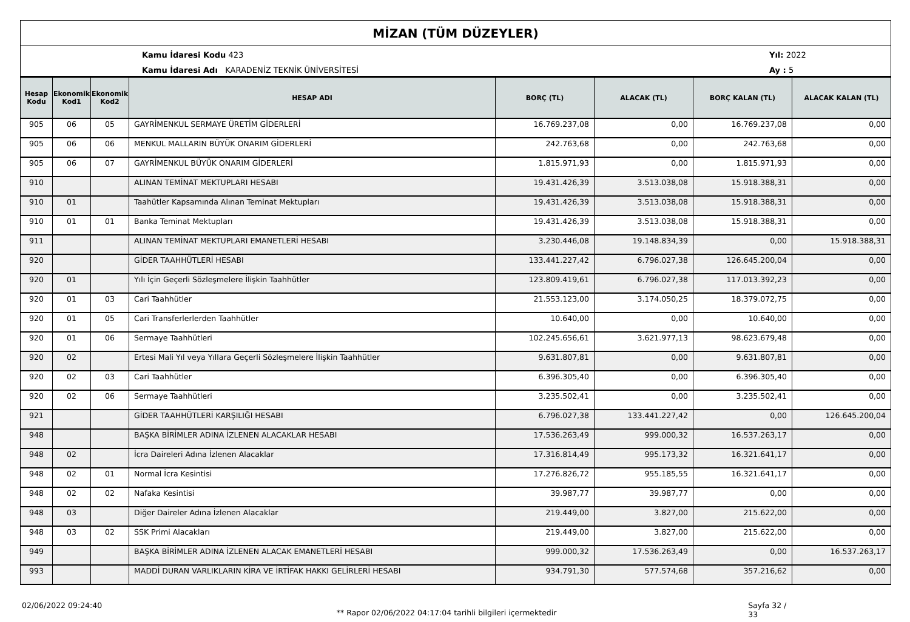MİZAN (TÜM DÜZEYLER)
Kamu İdaresi Kodu 423
Kamu İdaresi Adı KARADENİZ TEKNİK ÜNİVERSİTESİ
Yıl: 2022
Ay : 5
| Hesap Kodu | Ekonomik Kod1 | Ekonomik Kod2 | HESAP ADI | BORÇ (TL) | ALACAK (TL) | BORÇ KALAN (TL) | ALACAK KALAN (TL) |
| --- | --- | --- | --- | --- | --- | --- | --- |
| 905 | 06 | 05 | GAYRİMENKUL SERMAYE ÜRETİM GİDERLERİ | 16.769.237,08 | 0,00 | 16.769.237,08 | 0,00 |
| 905 | 06 | 06 | MENKUL MALLARIN BÜYÜK ONARIM GİDERLERİ | 242.763,68 | 0,00 | 242.763,68 | 0,00 |
| 905 | 06 | 07 | GAYRİMENKUL BÜYÜK ONARIM GİDERLERİ | 1.815.971,93 | 0,00 | 1.815.971,93 | 0,00 |
| 910 | | | ALINAN TEMİNAT MEKTUPLARI HESABI | 19.431.426,39 | 3.513.038,08 | 15.918.388,31 | 0,00 |
| 910 | 01 | | Taahütler Kapsamında Alınan Teminat Mektupları | 19.431.426,39 | 3.513.038,08 | 15.918.388,31 | 0,00 |
| 910 | 01 | 01 | Banka Teminat Mektupları | 19.431.426,39 | 3.513.038,08 | 15.918.388,31 | 0,00 |
| 911 | | | ALINAN TEMİNAT MEKTUPLARI EMANETLERİ HESABI | 3.230.446,08 | 19.148.834,39 | 0,00 | 15.918.388,31 |
| 920 | | | GİDER TAAHHÜTLERİ HESABI | 133.441.227,42 | 6.796.027,38 | 126.645.200,04 | 0,00 |
| 920 | 01 | | Yılı İçin Geçerli Sözleşmelere İlişkin Taahhütler | 123.809.419,61 | 6.796.027,38 | 117.013.392,23 | 0,00 |
| 920 | 01 | 03 | Cari Taahhütler | 21.553.123,00 | 3.174.050,25 | 18.379.072,75 | 0,00 |
| 920 | 01 | 05 | Cari Transferlerlerden Taahhütler | 10.640,00 | 0,00 | 10.640,00 | 0,00 |
| 920 | 01 | 06 | Sermaye Taahhütleri | 102.245.656,61 | 3.621.977,13 | 98.623.679,48 | 0,00 |
| 920 | 02 | | Ertesi Mali Yıl veya Yıllara Geçerli Sözleşmelere İlişkin Taahhütler | 9.631.807,81 | 0,00 | 9.631.807,81 | 0,00 |
| 920 | 02 | 03 | Cari Taahhütler | 6.396.305,40 | 0,00 | 6.396.305,40 | 0,00 |
| 920 | 02 | 06 | Sermaye Taahhütleri | 3.235.502,41 | 0,00 | 3.235.502,41 | 0,00 |
| 921 | | | GİDER TAAHHÜTLERİ KARŞILIĞI HESABI | 6.796.027,38 | 133.441.227,42 | 0,00 | 126.645.200,04 |
| 948 | | | BAŞKA BİRİMLER ADINA İZLENEN ALACAKLAR HESABI | 17.536.263,49 | 999.000,32 | 16.537.263,17 | 0,00 |
| 948 | 02 | | İcra Daireleri Adına İzlenen Alacaklar | 17.316.814,49 | 995.173,32 | 16.321.641,17 | 0,00 |
| 948 | 02 | 01 | Normal İcra Kesintisi | 17.276.826,72 | 955.185,55 | 16.321.641,17 | 0,00 |
| 948 | 02 | 02 | Nafaka Kesintisi | 39.987,77 | 39.987,77 | 0,00 | 0,00 |
| 948 | 03 | | Diğer Daireler Adına İzlenen Alacaklar | 219.449,00 | 3.827,00 | 215.622,00 | 0,00 |
| 948 | 03 | 02 | SSK Primi Alacakları | 219.449,00 | 3.827,00 | 215.622,00 | 0,00 |
| 949 | | | BAŞKA BİRİMLER ADINA İZLENEN ALACAK EMANETLERİ HESABI | 999.000,32 | 17.536.263,49 | 0,00 | 16.537.263,17 |
| 993 | | | MADDİ DURAN VARLIKLARIN KİRA VE İRTİFAK HAKKI GELİRLERİ HESABI | 934.791,30 | 577.574,68 | 357.216,62 | 0,00 |
02/06/2022 09:24:40
** Rapor 02/06/2022 04:17:04 tarihli bilgileri içermektedir
Sayfa 32 / 33